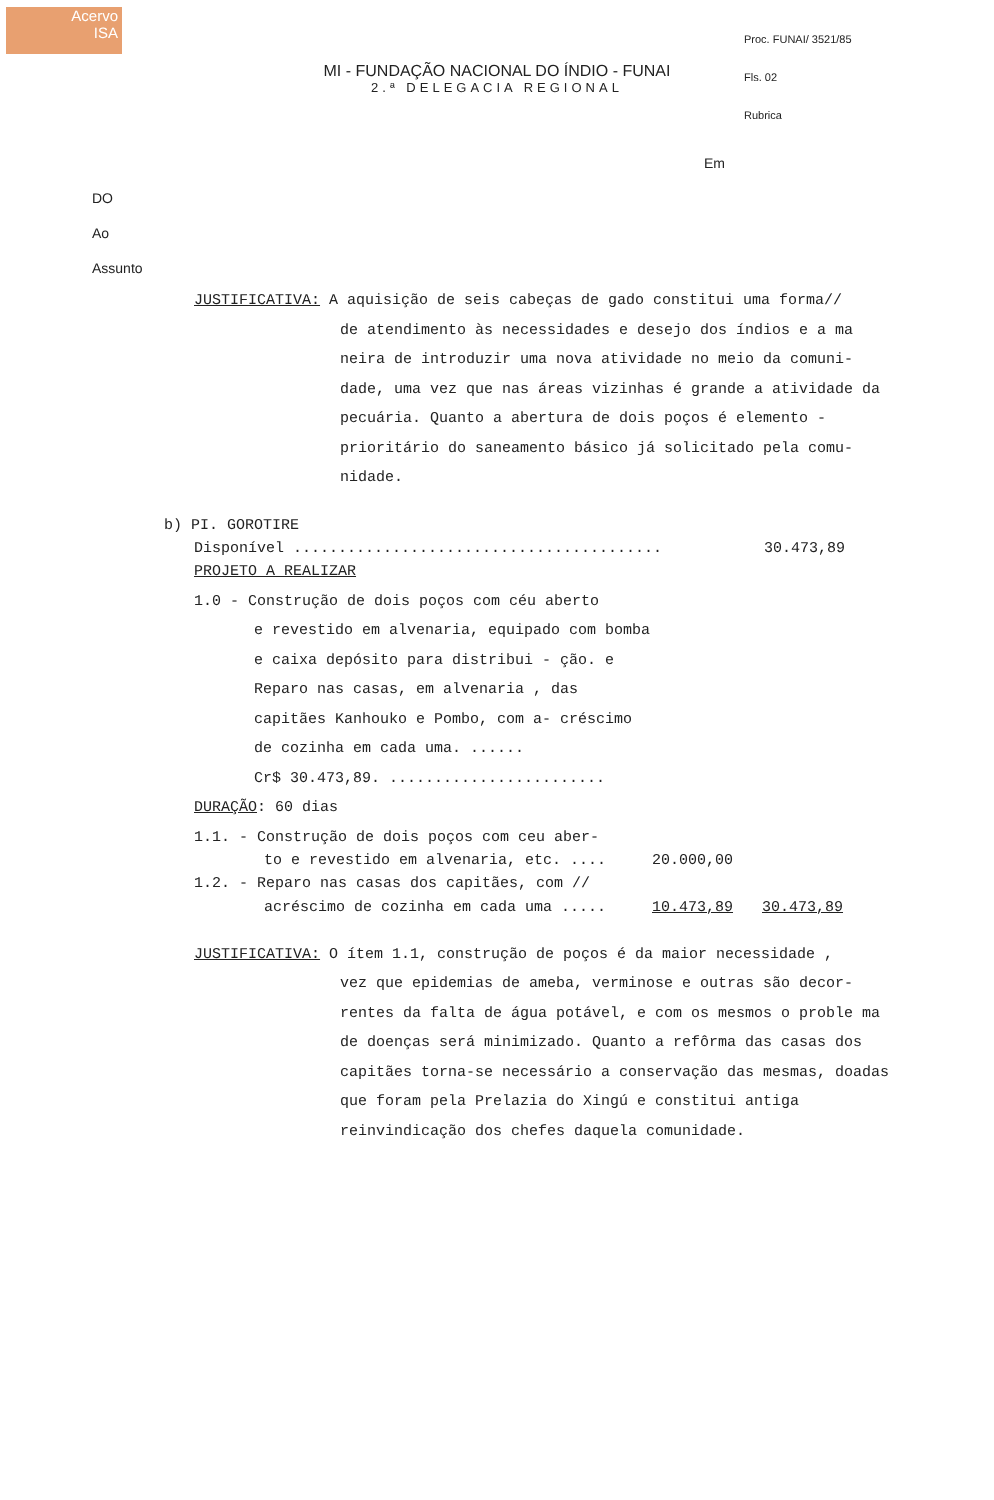Acervo
ISA
Proc. FUNAI/ 3521/85
Fls. 02
Rubrica
MI - FUNDAÇÃO NACIONAL DO ÍNDIO - FUNAI
2.ª DELEGACIA REGIONAL
Em
DO
Ao
Assunto
JUSTIFICATIVA: A aquisição de seis cabeças de gado constitui uma forma//
de atendimento às necessidades e desejo dos índios e a ma neira de introduzir uma nova atividade no meio da comuni- dade, uma vez que nas áreas vizinhas é grande a atividade da pecuária. Quanto a abertura de dois poços é elemento - prioritário do saneamento básico já solicitado pela comu- nidade.
b) PI. GOROTIRE
Disponível ......................................... 30.473,89
PROJETO A REALIZAR
1.0 - Construção de dois poços com céu aberto
e revestido em alvenaria, equipado com bomba e caixa depósito para distribui - ção. e Reparo nas casas, em alvenaria , das capitães Kanhouko e Pombo, com a- créscimo de cozinha em cada uma. ......
Cr$ 30.473,89. ........................
DURAÇÃO: 60 dias
1.1. - Construção de dois poços com ceu aber-
to e revestido em alvenaria, etc. .... 20.000,00
1.2. - Reparo nas casas dos capitães, com //
acréscimo de cozinha em cada uma ..... 10.473,89 30.473,89
JUSTIFICATIVA: O ítem 1.1, construção de poços é da maior necessidade ,
vez que epidemias de ameba, verminose e outras são decor- rentes da falta de água potável, e com os mesmos o proble ma de doenças será minimizado. Quanto a refôrma das casas dos capitães torna-se necessário a conservação das mesmas, doadas que foram pela Prelazia do Xingú e constitui antiga reinvindicação dos chefes daquela comunidade.